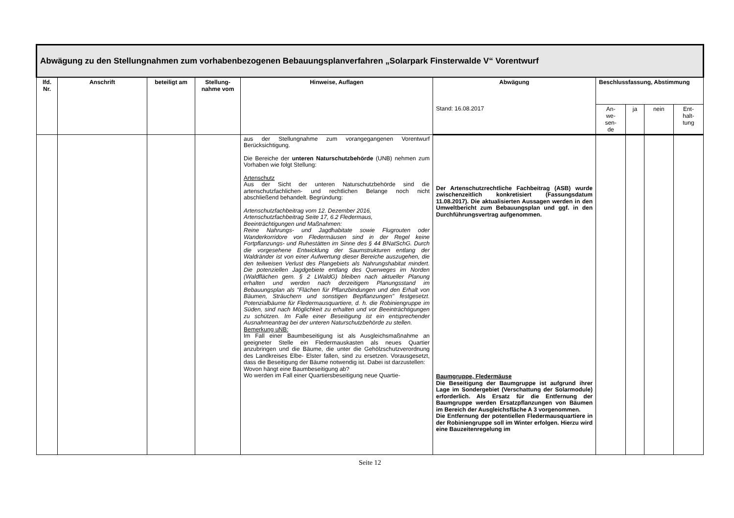| Abwägung zu den Stellungnahmen zum vorhabenbezogenen Bebauungsplanverfahren „Solarpark Finsterwalde V“ Vorentwurf | | | | | | | | | |
| --- | --- | --- | --- | --- | --- | --- | --- | --- | --- |
| lfd. Nr. | Anschrift | beteiligt am | Stellung-nahme vom | Hinweise, Auflagen | Abwägung | Beschlussfassung, Abstimmung | | | |
| | | | | | Stand: 16.08.2017 | An- we- sen- de | ja | nein | Ent- halt- tung |
| | | | | aus der Stellungnahme zum vorangegangenen Vorentwurf Berücksichtigung. Die Bereiche der unteren Naturschutzbehörde (UNB) nehmen zum Vorhaben wie folgt Stellung: Artenschutz Aus der Sicht der unteren Naturschutzbehörde sind die artenschutzfachlichen- und rechtlichen Belange noch nicht abschließend behandelt. Begründung: Artenschutzfachbeitrag vom 12. Dezember 2016, Artenschutzfachbeitrag Seite 17, 6.2 Fledermaus, Beeinträchtigungen und Maßnahmen: Reine Nahrungs- und Jagdhabitate sowie Flugrouten oder Wanderkorridore von Fledermäusen sind in der Regel keine Fortpflanzungs- und Ruhestätten im Sinne des § 44 BNatSchG. Durch die vorgesehene Entwicklung der Saumstrukturen entlang der Waldränder ist von einer Aufwertung dieser Bereiche auszugehen, die den teilweisen Verlust des Plangebiets als Nahrungshabitat mindert. Die potenziellen Jagdgebiete entlang des Querweges im Norden (Waldflächen gem. § 2 LWaldG) bleiben nach aktueller Planung erhalten und werden nach derzeitigem Planungsstand im Bebauungsplan als "Flächen für Pflanzbindungen und den Erhalt von Bäumen, Sträuchern und sonstigen Bepflanzungen" festgesetzt. Potenzialbäume für Fledermausquartiere, d. h. die Robiniengruppe im Süden, sind nach Möglichkeit zu erhalten und vor Beeinträchtigungen zu schützen. Im Falle einer Beseitigung ist ein entsprechender Ausnahmeantrag bei der unteren Naturschutzbehörde zu stellen. Bemerkung uNB: Im Fall einer Baumbeseitigung ist als Ausgleichsmaßnahme an geeigneter Stelle ein Fledermauskasten als neues Quartier anzubringen und die Bäume, die unter die Gehölzschutzverordnung des Landkreises Elbe- Elster fallen, sind zu ersetzen. Vorausgesetzt, dass die Beseitigung der Bäume notwendig ist. Dabei ist darzustellen: Wovon hängt eine Baumbeseitigung ab? Wo werden im Fall einer Quartiersbeseitigung neue Quartie- | Der Artenschutzrechtliche Fachbeitrag (ASB) wurde zwischenzeitlich konkretisiert (Fassungsdatum 11.08.2017). Die aktualisierten Aussagen werden in den Umweltbericht zum Bebauungsplan und ggf. in den Durchführungsvertrag aufgenommen. Baumgruppe, Fledermäuse Die Beseitigung der Baumgruppe ist aufgrund ihrer Lage im Sondergebiet (Verschattung der Solarmodule) erforderlich. Als Ersatz für die Entfernung der Baumgruppe werden Ersatzpflanzungen von Bäumen im Bereich der Ausgleichsfläche A 3 vorgenommen. Die Entfernung der potentiellen Fledermausquartiere in der Robiniengruppe soll im Winter erfolgen. Hierzu wird eine Bauzeitenregelung im | | | | |
Seite 12